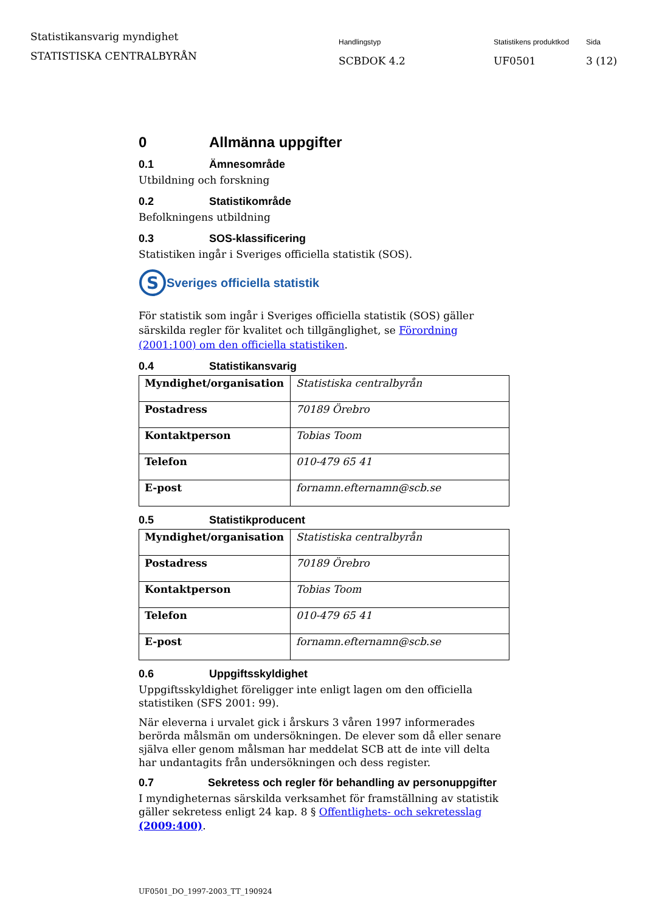Statistikansvarig myndighet
STATISTISKA CENTRALBYRÅN
Handlingstyp
SCBDOK 4.2
Statistikens produktkod
UF0501
Sida
3 (12)
0 Allmänna uppgifter
0.1 Ämnesområde
Utbildning och forskning
0.2 Statistikområde
Befolkningens utbildning
0.3 SOS-klassificering
Statistiken ingår i Sveriges officiella statistik (SOS).
S
Sveriges officiella statistik
För statistik som ingår i Sveriges officiella statistik (SOS) gäller särskilda regler för kvalitet och tillgänglighet, se Förordning (2001:100) om den officiella statistiken.
0.4 Statistikansvarig
| Myndighet/organisation | Statistiska centralbyrån |
| Postadress | 70189 Örebro |
| Kontaktperson | Tobias Toom |
| Telefon | 010-479 65 41 |
| E-post | fornamn.efternamn@scb.se |
0.5 Statistikproducent
| Myndighet/organisation | Statistiska centralbyrån |
| Postadress | 70189 Örebro |
| Kontaktperson | Tobias Toom |
| Telefon | 010-479 65 41 |
| E-post | fornamn.efternamn@scb.se |
0.6 Uppgiftsskyldighet
Uppgiftsskyldighet föreligger inte enligt lagen om den officiella statistiken (SFS 2001: 99).
När eleverna i urvalet gick i årskurs 3 våren 1997 informerades berörda målsmän om undersökningen. De elever som då eller senare själva eller genom målsman har meddelat SCB att de inte vill delta har undantagits från undersökningen och dess register.
0.7 Sekretess och regler för behandling av personuppgifter
I myndigheternas särskilda verksamhet för framställning av statistik gäller sekretess enligt 24 kap. 8 § Offentlighets- och sekretesslag (2009:400).
UF0501_DO_1997-2003_TT_190924